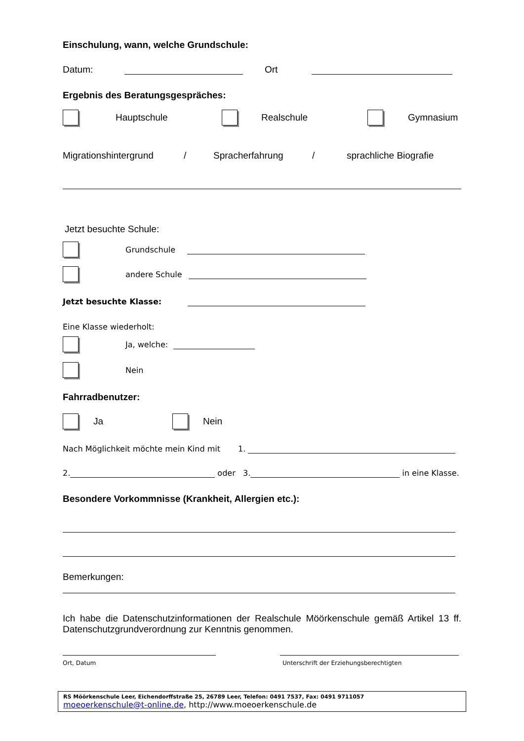Einschulung, wann, welche Grundschule:
Datum: Ort
Ergebnis des Beratungsgespräches:
Hauptschule Realschule Gymnasium
Migrationshintergrund / Spracherfahrung / sprachliche Biografie
Jetzt besuchte Schule:
Grundschule
andere Schule
Jetzt besuchte Klasse:
Eine Klasse wiederholt:
Ja, welche:
Nein
Fahrradbenutzer:
Ja Nein
Nach Möglichkeit möchte mein Kind mit 1.
2. oder 3. in eine Klasse.
Besondere Vorkommnisse (Krankheit, Allergien etc.):
Bemerkungen:
Ich habe die Datenschutzinformationen der Realschule Möörkenschule gemäß Artikel 13 ff. Datenschutzgrundverordnung zur Kenntnis genommen.
Ort, Datum Unterschrift der Erziehungsberechtigten
RS Möörkenschule Leer, Eichendorffstraße 25, 26789 Leer, Telefon: 0491 7537, Fax: 0491 9711057
moeoerkenschule@t-online.de, http://www.moeoerkenschule.de